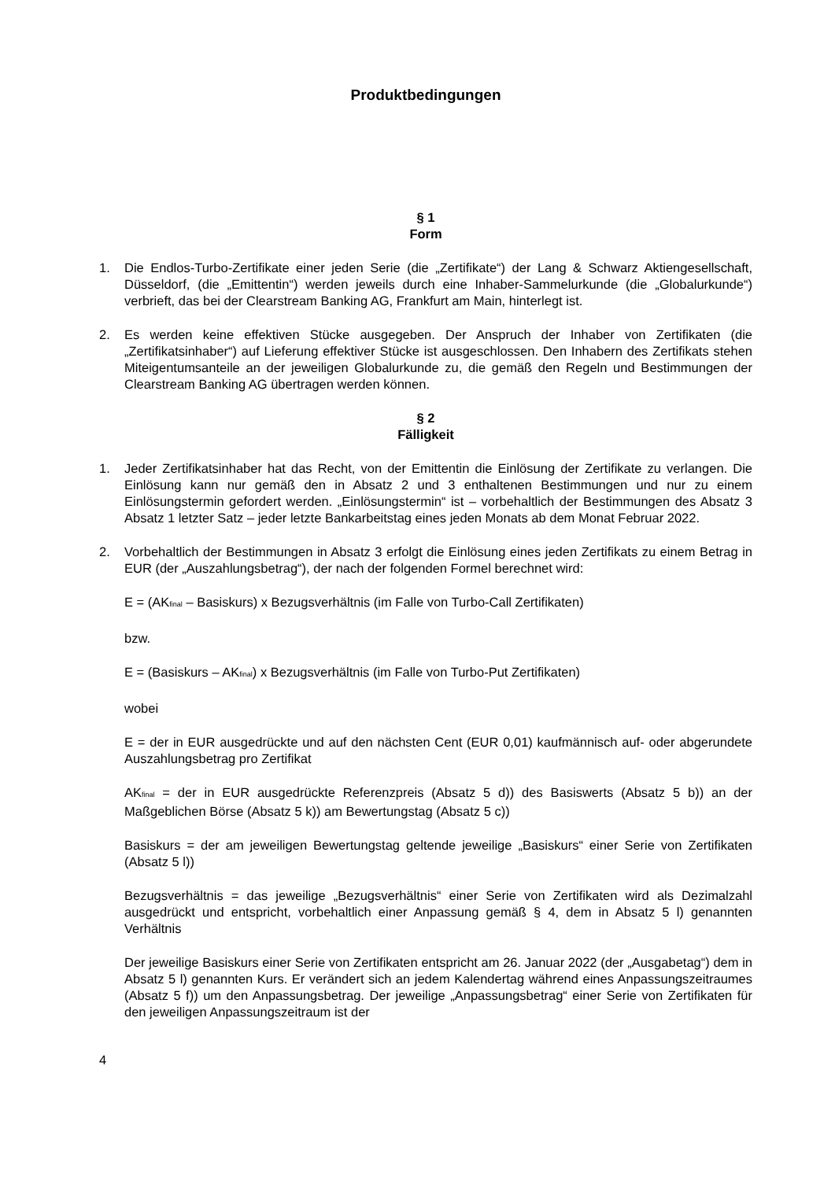Produktbedingungen
§ 1
Form
1. Die Endlos-Turbo-Zertifikate einer jeden Serie (die „Zertifikate“) der Lang & Schwarz Aktiengesellschaft, Düsseldorf, (die „Emittentin“) werden jeweils durch eine Inhaber-Sammelurkunde (die „Globalurkunde“) verbrieft, das bei der Clearstream Banking AG, Frankfurt am Main, hinterlegt ist.
2. Es werden keine effektiven Stücke ausgegeben. Der Anspruch der Inhaber von Zertifikaten (die „Zertifikatsinhaber“) auf Lieferung effektiver Stücke ist ausgeschlossen. Den Inhabern des Zertifikats stehen Miteigentumsanteile an der jeweiligen Globalurkunde zu, die gemäß den Regeln und Bestimmungen der Clearstream Banking AG übertragen werden können.
§ 2
Fälligkeit
1. Jeder Zertifikatsinhaber hat das Recht, von der Emittentin die Einlösung der Zertifikate zu verlangen. Die Einlösung kann nur gemäß den in Absatz 2 und 3 enthaltenen Bestimmungen und nur zu einem Einlösungstermin gefordert werden. „Einlösungstermin“ ist – vorbehaltlich der Bestimmungen des Absatz 3 Absatz 1 letzter Satz – jeder letzte Bankarbeitstag eines jeden Monats ab dem Monat Februar 2022.
2. Vorbehaltlich der Bestimmungen in Absatz 3 erfolgt die Einlösung eines jeden Zertifikats zu einem Betrag in EUR (der „Auszahlungsbetrag“), der nach der folgenden Formel berechnet wird:
E = (AK<sub>final</sub> – Basiskurs) x Bezugsverhältnis (im Falle von Turbo-Call Zertifikaten)
bzw.
E = (Basiskurs – AK<sub>final</sub>) x Bezugsverhältnis (im Falle von Turbo-Put Zertifikaten)
wobei
E = der in EUR ausgedrückte und auf den nächsten Cent (EUR 0,01) kaufmännisch auf- oder abgerundete Auszahlungsbetrag pro Zertifikat
AK<sub>final</sub> = der in EUR ausgedrückte Referenzpreis (Absatz 5 d)) des Basiswerts (Absatz 5 b)) an der Maßgeblichen Börse (Absatz 5 k)) am Bewertungstag (Absatz 5 c))
Basiskurs = der am jeweiligen Bewertungstag geltende jeweilige „Basiskurs“ einer Serie von Zertifikaten (Absatz 5 l))
Bezugsverhältnis = das jeweilige „Bezugsverhältnis“ einer Serie von Zertifikaten wird als Dezimalzahl ausgedrückt und entspricht, vorbehaltlich einer Anpassung gemäß § 4, dem in Absatz 5 l) genannten Verhältnis
Der jeweilige Basiskurs einer Serie von Zertifikaten entspricht am 26. Januar 2022 (der „Ausgabetag“) dem in Absatz 5 l) genannten Kurs. Er verändert sich an jedem Kalendertag während eines Anpassungszeitraumes (Absatz 5 f)) um den Anpassungsbetrag. Der jeweilige „Anpassungsbetrag“ einer Serie von Zertifikaten für den jeweiligen Anpassungszeitraum ist der
4